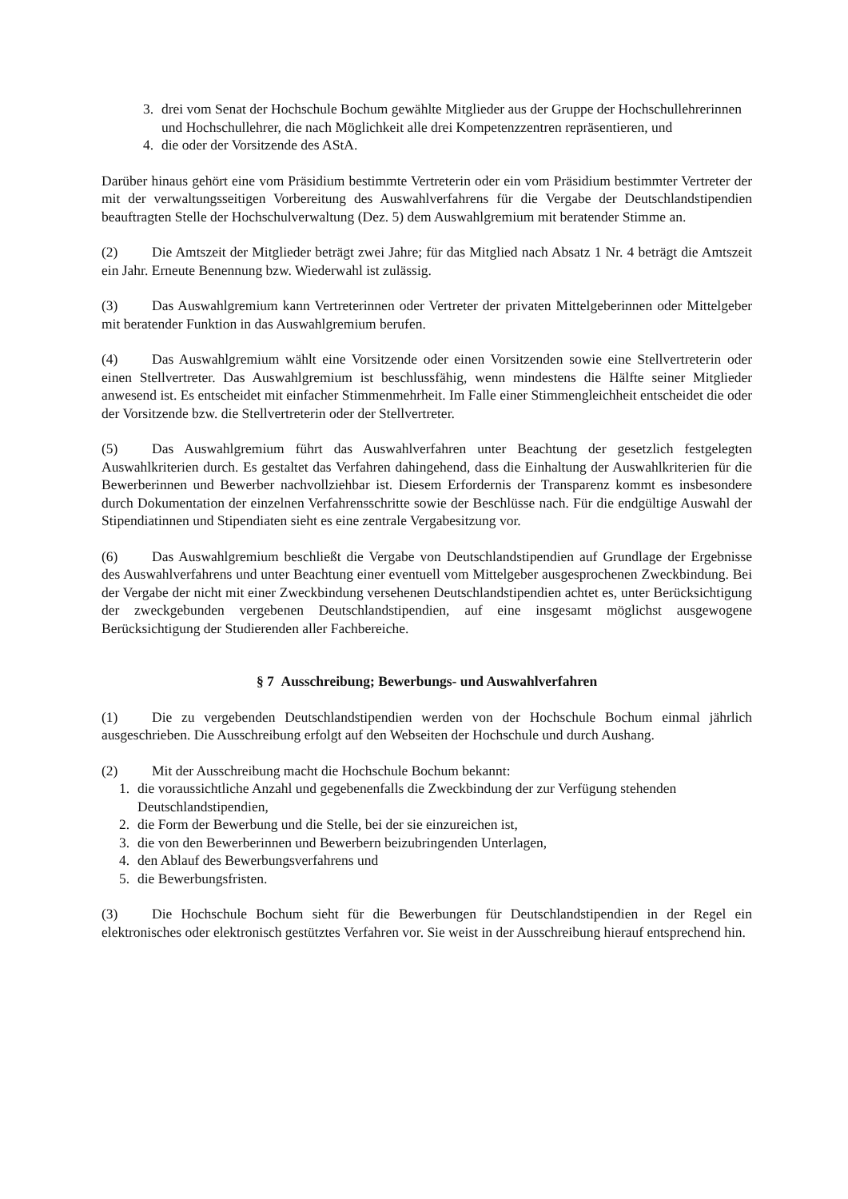3. drei vom Senat der Hochschule Bochum gewählte Mitglieder aus der Gruppe der Hochschullehrerinnen und Hochschullehrer, die nach Möglichkeit alle drei Kompetenzzentren repräsentieren, und
4. die oder der Vorsitzende des AStA.
Darüber hinaus gehört eine vom Präsidium bestimmte Vertreterin oder ein vom Präsidium bestimmter Vertreter der mit der verwaltungsseitigen Vorbereitung des Auswahlverfahrens für die Vergabe der Deutschlandstipendien beauftragten Stelle der Hochschulverwaltung (Dez. 5) dem Auswahlgremium mit beratender Stimme an.
(2) Die Amtszeit der Mitglieder beträgt zwei Jahre; für das Mitglied nach Absatz 1 Nr. 4 beträgt die Amtszeit ein Jahr. Erneute Benennung bzw. Wiederwahl ist zulässig.
(3) Das Auswahlgremium kann Vertreterinnen oder Vertreter der privaten Mittelgeberinnen oder Mittelgeber mit beratender Funktion in das Auswahlgremium berufen.
(4) Das Auswahlgremium wählt eine Vorsitzende oder einen Vorsitzenden sowie eine Stellvertreterin oder einen Stellvertreter. Das Auswahlgremium ist beschlussfähig, wenn mindestens die Hälfte seiner Mitglieder anwesend ist. Es entscheidet mit einfacher Stimmenmehrheit. Im Falle einer Stimmengleichheit entscheidet die oder der Vorsitzende bzw. die Stellvertreterin oder der Stellvertreter.
(5) Das Auswahlgremium führt das Auswahlverfahren unter Beachtung der gesetzlich festgelegten Auswahlkriterien durch. Es gestaltet das Verfahren dahingehend, dass die Einhaltung der Auswahlkriterien für die Bewerberinnen und Bewerber nachvollziehbar ist. Diesem Erfordernis der Transparenz kommt es insbesondere durch Dokumentation der einzelnen Verfahrensschritte sowie der Beschlüsse nach. Für die endgültige Auswahl der Stipendiatinnen und Stipendiaten sieht es eine zentrale Vergabesitzung vor.
(6) Das Auswahlgremium beschließt die Vergabe von Deutschlandstipendien auf Grundlage der Ergebnisse des Auswahlverfahrens und unter Beachtung einer eventuell vom Mittelgeber ausgesprochenen Zweckbindung. Bei der Vergabe der nicht mit einer Zweckbindung versehenen Deutschlandstipendien achtet es, unter Berücksichtigung der zweckgebunden vergebenen Deutschlandstipendien, auf eine insgesamt möglichst ausgewogene Berücksichtigung der Studierenden aller Fachbereiche.
§ 7 Ausschreibung; Bewerbungs- und Auswahlverfahren
(1) Die zu vergebenden Deutschlandstipendien werden von der Hochschule Bochum einmal jährlich ausgeschrieben. Die Ausschreibung erfolgt auf den Webseiten der Hochschule und durch Aushang.
(2) Mit der Ausschreibung macht die Hochschule Bochum bekannt:
1. die voraussichtliche Anzahl und gegebenenfalls die Zweckbindung der zur Verfügung stehenden Deutschlandstipendien,
2. die Form der Bewerbung und die Stelle, bei der sie einzureichen ist,
3. die von den Bewerberinnen und Bewerbern beizubringenden Unterlagen,
4. den Ablauf des Bewerbungsverfahrens und
5. die Bewerbungsfristen.
(3) Die Hochschule Bochum sieht für die Bewerbungen für Deutschlandstipendien in der Regel ein elektronisches oder elektronisch gestütztes Verfahren vor. Sie weist in der Ausschreibung hierauf entsprechend hin.